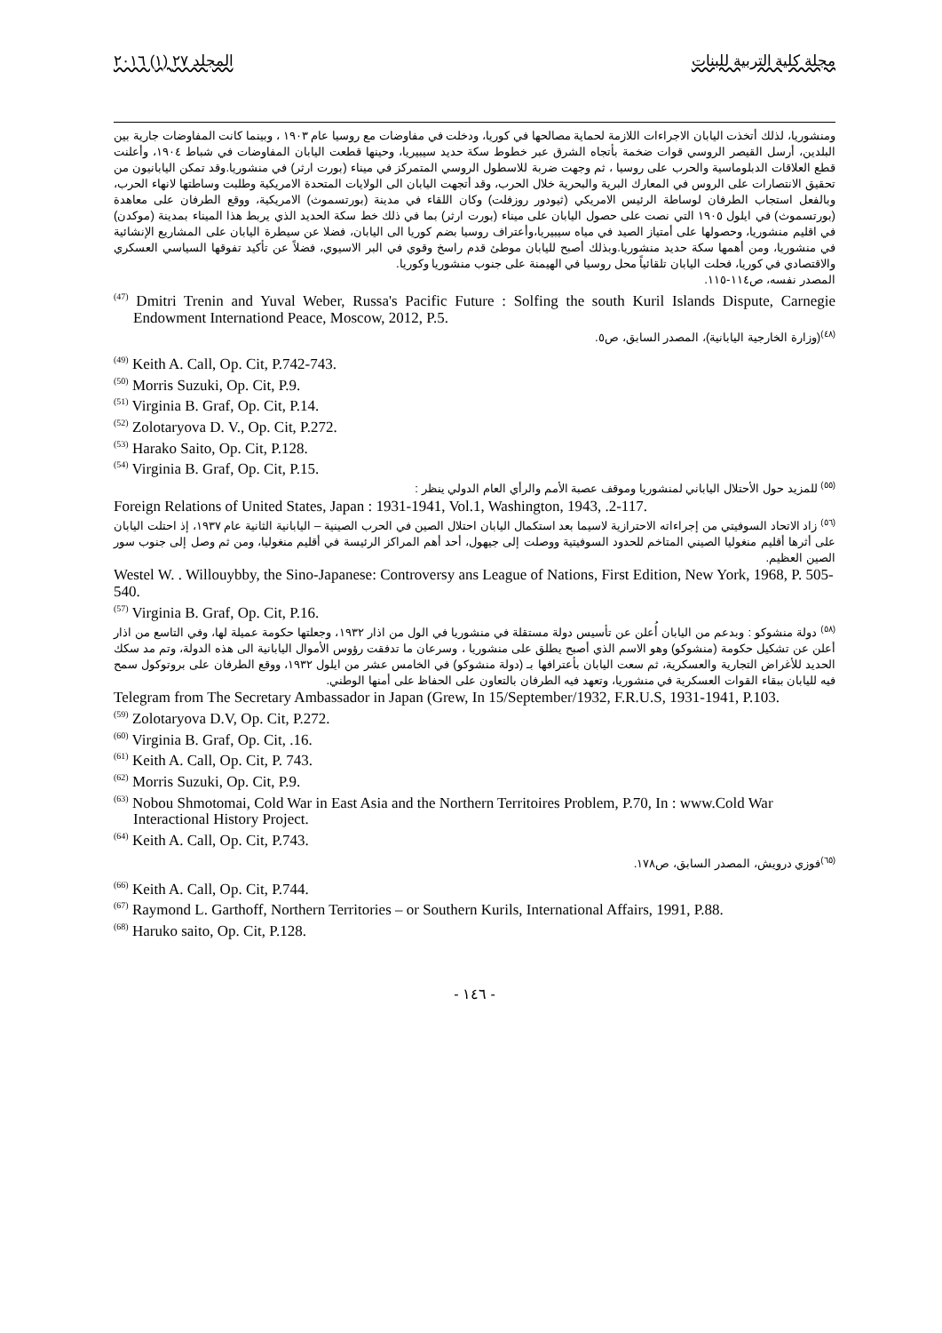مجلة كلية التربية للبنات المجلد ٢٧ (١) ٢٠١٦
ومنشوريا، لذلك أتخذت اليابان الاجراءات اللازمة لحماية مصالحها في كوريا، ودخلت في مفاوضات مع روسيا عام ١٩٠٣ ، وبينما كانت المفاوضات جارية بين البلدين، أرسل القيصر الروسي قوات ضخمة بأتجاه الشرق عبر خطوط سكة حديد سيبيريا، وحينها قطعت اليابان المفاوضات في شباط ١٩٠٤، وأعلنت قطع العلاقات الدبلوماسية والحرب على روسيا ، ثم وجهت ضربة للاسطول الروسي المتمركز في ميناء (بورت ارثر) في منشوريا.وقد تمكن اليابانيون من تحقيق الانتصارات على الروس في المعارك البرية والبحرية خلال الحرب، وقد أتجهت اليابان الى الولايات المتحدة الامريكية وطلبت وساطتها لانهاء الحرب، وبالفعل استجاب الطرفان لوساطة الرئيس الامريكي (ثيودور روزفلت) وكان اللقاء في مدينة (بورتسموث) الامريكية، ووقع الطرفان على معاهدة (بورتسموث) في ايلول ١٩٠٥ التي نصت على حصول اليابان على ميناء (بورت ارثر) بما في ذلك خط سكة الحديد الذي يربط هذا الميناء بمدينة (موكدن) في اقليم منشوريا، وحصولها على أمتياز الصيد في مياه سيبيريا،وأعتراف روسيا بضم كوريا الى اليابان، فضلا عن سيطرة اليابان على المشاريع الإنشائية في منشوريا، ومن أهمها سكة حديد منشوريا.وبذلك أصبح لليابان موطئ قدم راسخ وقوي في البر الاسيوي، فضلاً عن تأكيد تفوقها السياسي العسكري والاقتصادي في كوريا، فحلت اليابان تلقائياً محل روسيا في الهيمنة على جنوب منشوريا وكوريا.
المصدر نفسه، ص١١٤-١١٥.
<sup>(47)</sup> Dmitri Trenin and Yuval Weber, Russa's Pacific Future : Solfing the south Kuril Islands Dispute, Carnegie Endowment Internationd Peace, Moscow, 2012, P.5.
<sup>(٤٨)</sup> (وزارة الخارجية اليابانية)، المصدر السابق، ص٥.
<sup>(49)</sup> Keith A. Call, Op. Cit, P.742-743.
<sup>(50)</sup> Morris Suzuki, Op. Cit, P.9.
<sup>(51)</sup> Virginia B. Graf, Op. Cit, P.14.
<sup>(52)</sup> Zolotaryova D. V., Op. Cit, P.272.
<sup>(53)</sup> Harako Saito, Op. Cit, P.128.
<sup>(54)</sup> Virginia B. Graf, Op. Cit, P.15.
<sup>(٥٥)</sup> للمزيد حول الأحتلال الياباني لمنشوريا وموقف عصبة الأمم والرأي العام الدولي ينظر :
Foreign Relations of United States, Japan : 1931-1941, Vol.1, Washington, 1943, .2-117.
<sup>(٥٦)</sup> زاد الاتحاد السوفيتي من إجراءاته الاحترازية لاسيما بعد استكمال اليابان احتلال الصين في الحرب الصينية – اليابانية الثانية عام ١٩٣٧، إذ احتلت اليابان على أثرها أقليم منغوليا الصيني المتاخم للحدود السوفيتية ووصلت إلى جيهول، أحد أهم المراكز الرئيسة في أقليم منغوليا، ومن ثم وصل إلى جنوب سور الصين العظيم.
Westel W. . Willouybby, the Sino-Japanese: Controversy ans League of Nations, First Edition, New York, 1968, P. 505-540.
<sup>(57)</sup> Virginia B. Graf, Op. Cit, P.16.
<sup>(٥٨)</sup> دولة منشوكو : وبدعم من اليابان أُعلن عن تأسيس دولة مستقلة في منشوريا في الول من اذار ١٩٣٢، وجعلتها حكومة عميلة لها، وفي التاسع من اذار أعلن عن تشكيل حكومة (منشوكو) وهو الاسم الذي أصبح يطلق على منشوريا ، وسرعان ما تدفقت رؤوس الأموال اليابانية الى هذه الدولة، وتم مد سكك الحديد للأغراض التجارية والعسكرية، ثم سعت اليابان بأعترافها بـ (دولة منشوكو) في الخامس عشر من ايلول ١٩٣٢، ووقع الطرفان على بروتوكول سمح فيه لليابان ببقاء القوات العسكرية في منشوريا، وتعهد فيه الطرفان بالتعاون على الحفاظ على أمنها الوطني.
Telegram from The Secretary Ambassador in Japan (Grew, In 15/September/1932, F.R.U.S, 1931-1941, P.103.
<sup>(59)</sup> Zolotaryova D.V, Op. Cit, P.272.
<sup>(60)</sup> Virginia B. Graf, Op. Cit, .16.
<sup>(61)</sup> Keith A. Call, Op. Cit, P. 743.
<sup>(62)</sup> Morris Suzuki, Op. Cit, P.9.
<sup>(63)</sup> Nobou Shmotomai, Cold War in East Asia and the Northern Territoires Problem, P.70, In : www.Cold War Interactional History Project.
<sup>(64)</sup> Keith A. Call, Op. Cit, P.743.
<sup>(٦٥)</sup> فوزي درويش، المصدر السابق، ص١٧٨.
<sup>(66)</sup> Keith A. Call, Op. Cit, P.744.
<sup>(67)</sup> Raymond L. Garthoff, Northern Territories – or Southern Kurils, International Affairs, 1991, P.88.
<sup>(68)</sup> Haruko saito, Op. Cit, P.128.
- ١٤٦ -